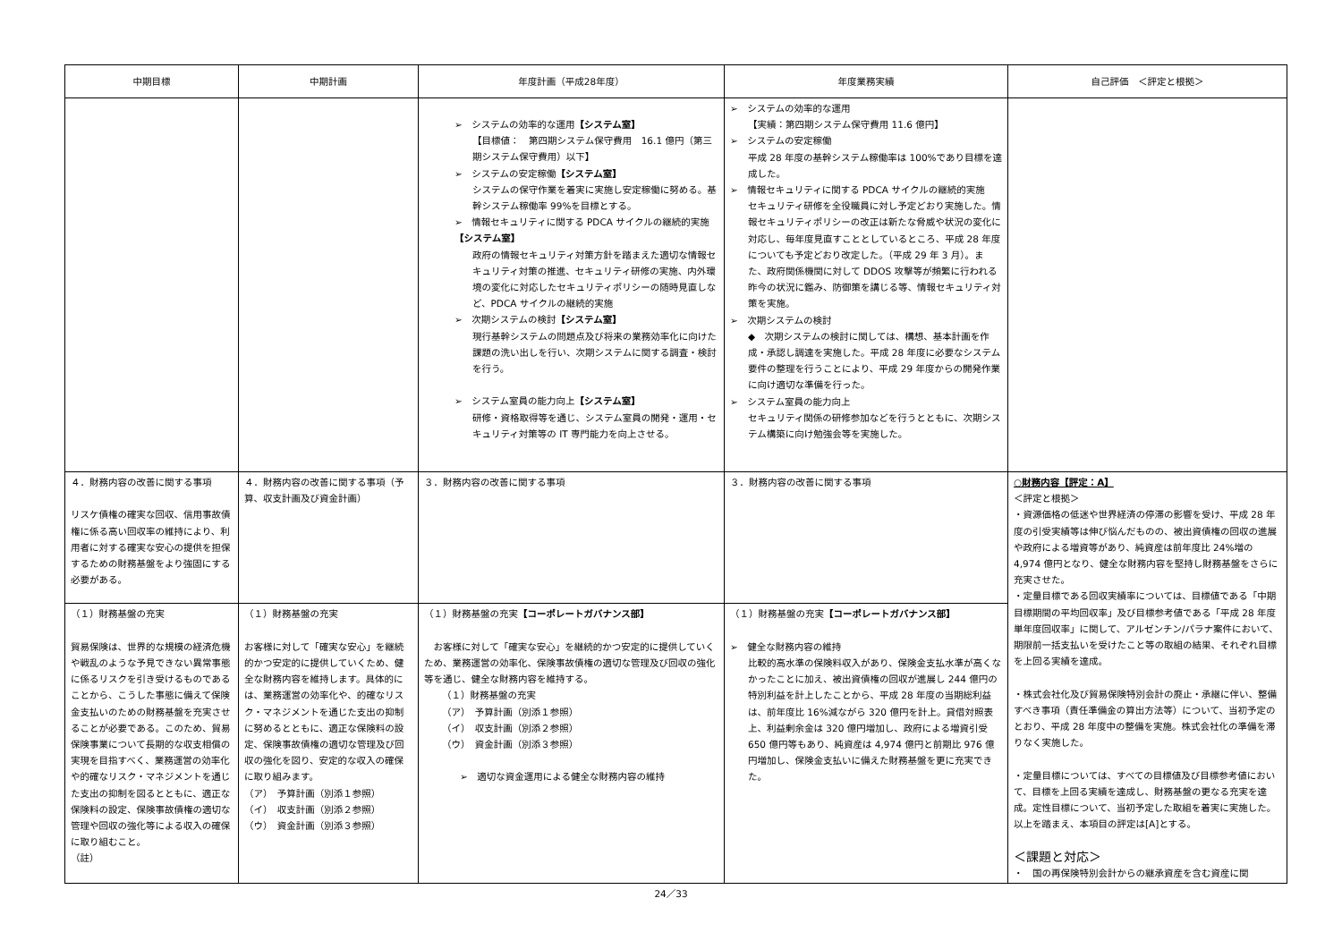| 中期目標 | 中期計画 | 年度計画（平成28年度） | 年度業務実績 | 自己評価 ＜評定と根拠＞ |
| --- | --- | --- | --- | --- |
| | | ➢ システムの効率的な運用 【システム室】 【目標値： 第四期システム保守費用 16.1 億円（第三期システム保守費用）以下】 ➢ システムの安定稼働 【システム室】 システムの保守作業を着実に実施し安定稼働に努める。基幹システム稼働率 99%を目標とする。 ➢ 情報セキュリティに関する PDCA サイクルの継続的実施 【システム室】 政府の情報セキュリティ対策方針を踏まえた適切な情報セキュリティ対策の推進、セキュリティ研修の実施、内外環境の変化に対応したセキュリティポリシーの随時見直しなど、PDCA サイクルの継続的実施 ➢ 次期システムの検討 【システム室】 現行基幹システムの問題点及び将来の業務効率化に向けた課題の洗い出しを行い、次期システムに関する調査・検討を行う。 ➢ システム室員の能力向上 【システム室】 研修・資格取得等を通じ、システム室員の開発・運用・セキュリティ対策等の IT 専門能力を向上させる。 | ➢ システムの効率的な運用 【実績：第四期システム保守費用 11.6 億円】 ➢ システムの安定稼働 平成 28 年度の基幹システム稼働率は 100%であり目標を達成した。 ➢ 情報セキュリティに関する PDCA サイクルの継続的実施 セキュリティ研修を全役職員に対し予定どおり実施した。情報セキュリティポリシーの改正は新たな脅威や状況の変化に対応し、毎年度見直すこととしているところ、平成 28 年度についても予定どおり改定した。（平成 29 年 3 月）。また、政府関係機関に対して DDOS 攻撃等が頻繁に行われる昨今の状況に鑑み、防御策を講じる等、情報セキュリティ対策を実施。 ➢ 次期システムの検討 ◆ 次期システムの検討に関しては、構想、基本計画を作成・承認し調達を実施した。平成 28 年度に必要なシステム要件の整理を行うことにより、平成 29 年度からの開発作業に向け適切な準備を行った。 ➢ システム室員の能力向上 セキュリティ関係の研修参加などを行うとともに、次期システム構築に向け勉強会等を実施した。 | |
| ４．財務内容の改善に関する事項 リスケ債権の確実な回収、信用事故債権に係る高い回収率の維持により、利用者に対する確実な安心の提供を担保するための財務基盤をより強固にする必要がある。 | ４．財務内容の改善に関する事項（予算、収支計画及び資金計画） | ３．財務内容の改善に関する事項 | ３．財務内容の改善に関する事項 | ○財務内容【評定：A】 ＜評定と根拠＞ ・資源価格の低迷や世界経済の停滞の影響を受け、平成 28 年度の引受実績等は伸び悩んだものの、被出資債権の回収の進展や政府による増資等があり、純資産は前年度比 24%増の 4,974 億円となり、健全な財務内容を堅持し財務基盤をさらに充実させた。 ・定量目標である回収実績率については、目標値である「中期目標期間の平均回収率」及び目標参考値である「平成 28 年度単年度回収率」に関して、アルゼンチン/パラナ案件において、期限前一括支払いを受けたこと等の取組の結果、それぞれ目標を上回る実績を達成。 ・株式会社化及び貿易保険特別会計の廃止・承継に伴い、整備すべき事項（責任準備金の算出方法等）について、当初予定のとおり、平成 28 年度中の整備を実施。株式会社化の準備を滞りなく実施した。 ・定量目標については、すべての目標値及び目標参考値において、目標を上回る実績を達成し、財務基盤の更なる充実を達成。定性目標について、当初予定した取組を着実に実施した。以上を踏まえ、本項目の評定は[A]とする。 ＜課題と対応＞ ・ 国の再保険特別会計からの継承資産を含む資産に関 |
| （１）財務基盤の充実 貿易保険は、世界的な規模の経済危機や戦乱のような予見できない異常事態に係るリスクを引き受けるものであることから、こうした事態に備えて保険金支払いのための財務基盤を充実させることが必要である。このため、貿易保険事業について長期的な収支相償の実現を目指すべく、業務運営の効率化や的確なリスク・マネジメントを通じた支出の抑制を図るとともに、適正な保険料の設定、保険事故債権の適切な管理や回収の強化等による収入の確保に取り組むこと。 （註） | （１）財務基盤の充実 お客様に対して「確実な安心」を継続的かつ安定的に提供していくため、健全な財務内容を維持します。具体的には、業務運営の効率化や、的確なリスク・マネジメントを通じた支出の抑制に努めるとともに、適正な保険料の設定、保険事故債権の適切な管理及び回収の強化を図り、安定的な収入の確保に取り組みます。 （ア） 予算計画（別添１参照） （イ） 収支計画（別添２参照） （ウ） 資金計画（別添３参照） | （１）財務基盤の充実 【コーポレートガバナンス部】 お客様に対して「確実な安心」を継続的かつ安定的に提供していくため、業務運営の効率化、保険事故債権の適切な管理及び回収の強化等を通じ、健全な財務内容を維持する。 （１）財務基盤の充実 （ア） 予算計画（別添１参照） （イ） 収支計画（別添２参照） （ウ） 資金計画（別添３参照） ➢ 適切な資金運用による健全な財務内容の維持 | （１）財務基盤の充実 【コーポレートガバナンス部】 ➢ 健全な財務内容の維持 比較的高水準の保険料収入があり、保険金支払水準が高くなかったことに加え、被出資債権の回収が進展し 244 億円の特別利益を計上したことから、平成 28 年度の当期総利益は、前年度比 16%減ながら 320 億円を計上。貸借対照表上、利益剰余金は 320 億円増加し、政府による増資引受 650 億円等もあり、純資産は 4,974 億円と前期比 976 億円増加し、保険金支払いに備えた財務基盤を更に充実できた。 | |
24／33